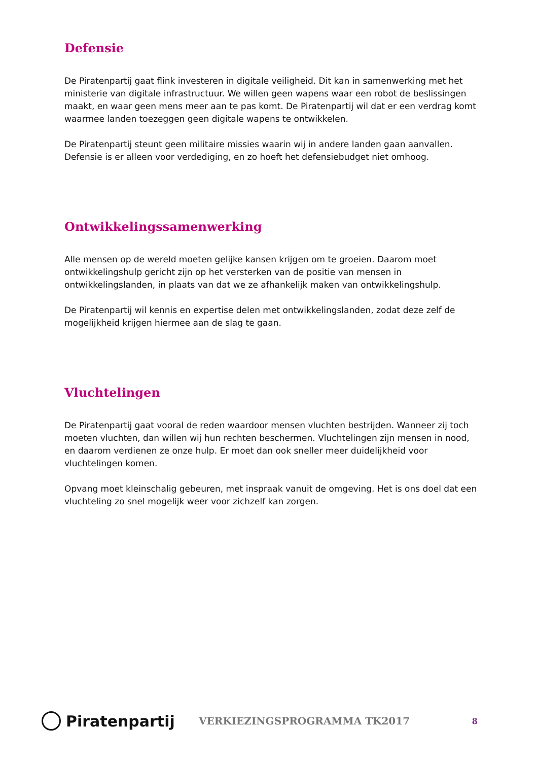Defensie
De Piratenpartij gaat flink investeren in digitale veiligheid. Dit kan in samenwerking met het ministerie van digitale infrastructuur. We willen geen wapens waar een robot de beslissingen maakt, en waar geen mens meer aan te pas komt. De Piratenpartij wil dat er een verdrag komt waarmee landen toezeggen geen digitale wapens te ontwikkelen.
De Piratenpartij steunt geen militaire missies waarin wij in andere landen gaan aanvallen. Defensie is er alleen voor verdediging, en zo hoeft het defensiebudget niet omhoog.
Ontwikkelingssamenwerking
Alle mensen op de wereld moeten gelijke kansen krijgen om te groeien. Daarom moet ontwikkelingshulp gericht zijn op het versterken van de positie van mensen in ontwikkelingslanden, in plaats van dat we ze afhankelijk maken van ontwikkelingshulp.
De Piratenpartij wil kennis en expertise delen met ontwikkelingslanden, zodat deze zelf de mogelijkheid krijgen hiermee aan de slag te gaan.
Vluchtelingen
De Piratenpartij gaat vooral de reden waardoor mensen vluchten bestrijden. Wanneer zij toch moeten vluchten, dan willen wij hun rechten beschermen. Vluchtelingen zijn mensen in nood, en daarom verdienen ze onze hulp. Er moet dan ook sneller meer duidelijkheid voor vluchtelingen komen.
Opvang moet kleinschalig gebeuren, met inspraak vanuit de omgeving. Het is ons doel dat een vluchteling zo snel mogelijk weer voor zichzelf kan zorgen.
Piratenpartij
VERKIEZINGSPROGRAMMA TK2017
8